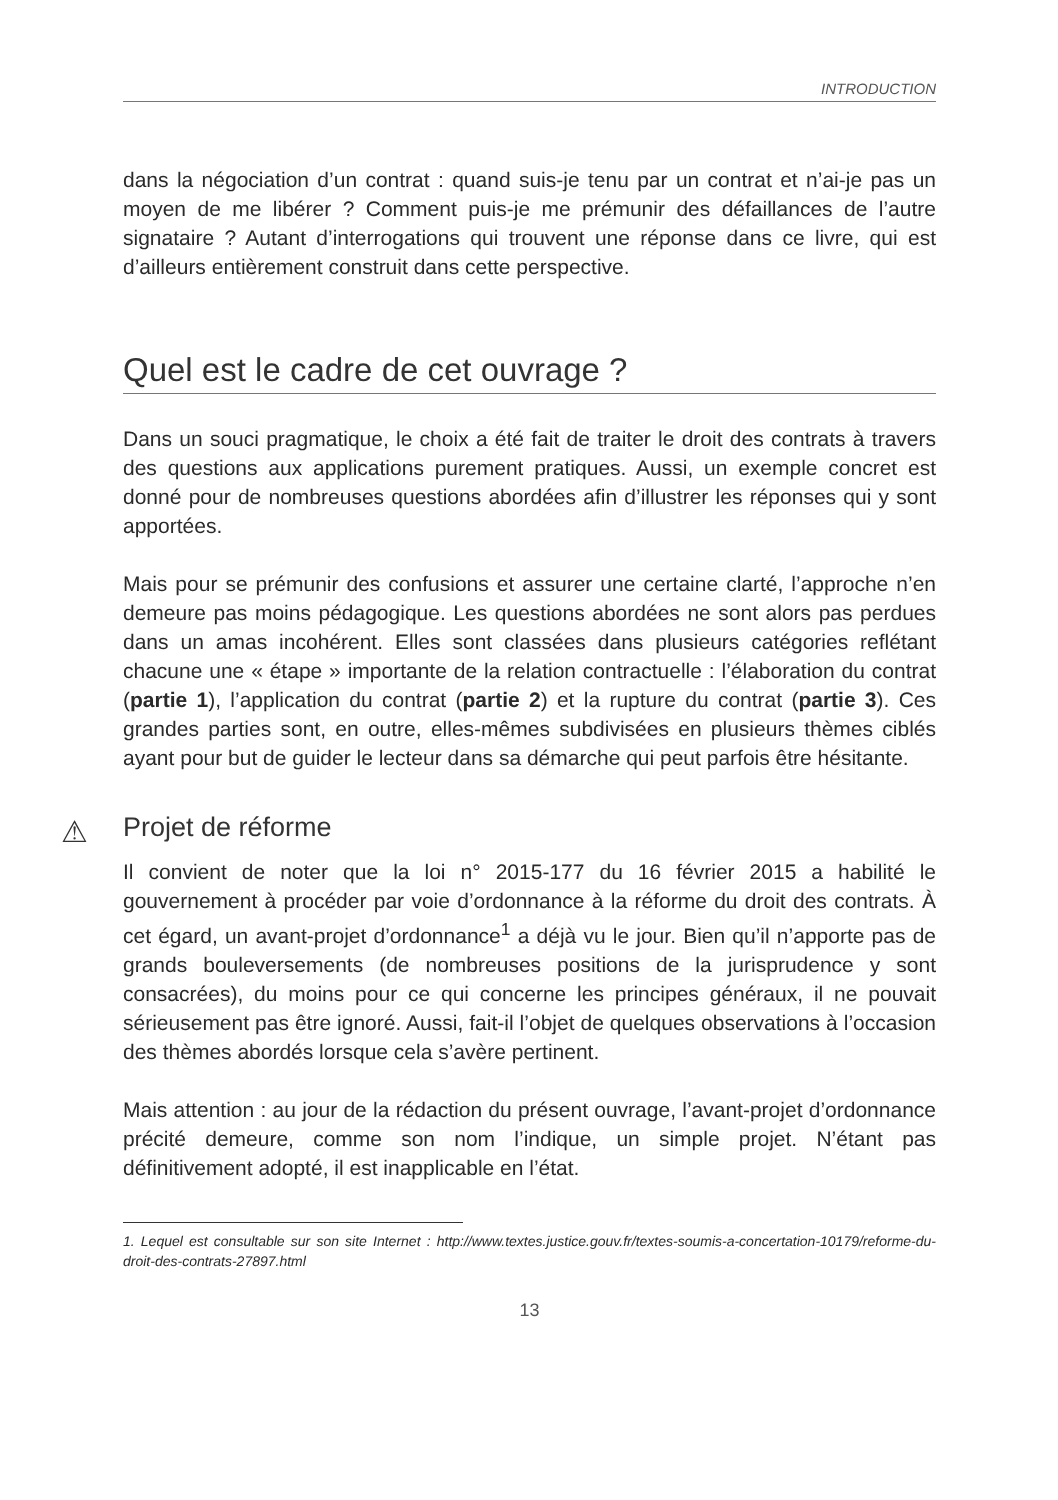INTRODUCTION
dans la négociation d’un contrat : quand suis-je tenu par un contrat et n’ai-je pas un moyen de me libérer ? Comment puis-je me prémunir des défaillances de l’autre signataire ? Autant d’interrogations qui trouvent une réponse dans ce livre, qui est d’ailleurs entièrement construit dans cette perspective.
Quel est le cadre de cet ouvrage ?
Dans un souci pragmatique, le choix a été fait de traiter le droit des contrats à travers des questions aux applications purement pratiques. Aussi, un exemple concret est donné pour de nombreuses questions abordées afin d’illustrer les réponses qui y sont apportées.
Mais pour se prémunir des confusions et assurer une certaine clarté, l’approche n’en demeure pas moins pédagogique. Les questions abordées ne sont alors pas perdues dans un amas incohérent. Elles sont classées dans plusieurs catégories reflétant chacune une « étape » importante de la relation contractuelle : l’élaboration du contrat (partie 1), l’application du contrat (partie 2) et la rupture du contrat (partie 3). Ces grandes parties sont, en outre, elles-mêmes subdivisées en plusieurs thèmes ciblés ayant pour but de guider le lecteur dans sa démarche qui peut parfois être hésitante.
⚠ Projet de réforme
Il convient de noter que la loi n° 2015-177 du 16 février 2015 a habilité le gouvernement à procéder par voie d’ordonnance à la réforme du droit des contrats. À cet égard, un avant-projet d’ordonnance<sup>1</sup> a déjà vu le jour. Bien qu’il n’apporte pas de grands bouleversements (de nombreuses positions de la jurisprudence y sont consacrées), du moins pour ce qui concerne les principes généraux, il ne pouvait sérieusement pas être ignoré. Aussi, fait-il l’objet de quelques observations à l’occasion des thèmes abordés lorsque cela s’avère pertinent.
Mais attention : au jour de la rédaction du présent ouvrage, l’avant-projet d’ordonnance précité demeure, comme son nom l’indique, un simple projet. N’étant pas définitivement adopté, il est inapplicable en l’état.
1. Lequel est consultable sur son site Internet : http://www.textes.justice.gouv.fr/textes-soumis-a-concertation-10179/reforme-du-droit-des-contrats-27897.html
13